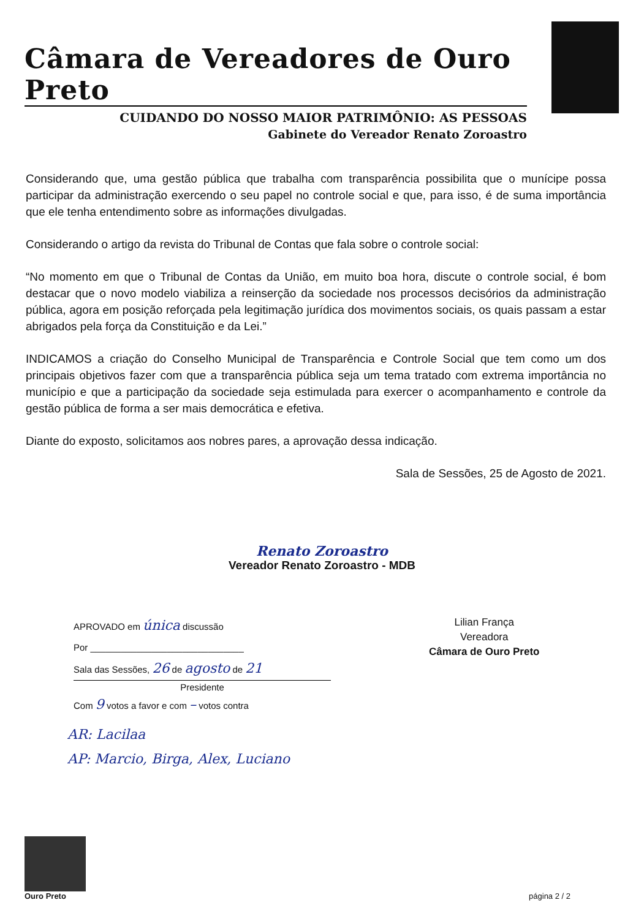Câmara de Vereadores de Ouro Preto
CUIDANDO DO NOSSO MAIOR PATRIMÔNIO: AS PESSOAS
Gabinete do Vereador Renato Zoroastro
Considerando que, uma gestão pública que trabalha com transparência possibilita que o munícipe possa participar da administração exercendo o seu papel no controle social e que, para isso, é de suma importância que ele tenha entendimento sobre as informações divulgadas.
Considerando o artigo da revista do Tribunal de Contas que fala sobre o controle social:
“No momento em que o Tribunal de Contas da União, em muito boa hora, discute o controle social, é bom destacar que o novo modelo viabiliza a reinserção da sociedade nos processos decisórios da administração pública, agora em posição reforçada pela legitimação jurídica dos movimentos sociais, os quais passam a estar abrigados pela força da Constituição e da Lei.”
INDICAMOS a criação do Conselho Municipal de Transparência e Controle Social que tem como um dos principais objetivos fazer com que a transparência pública seja um tema tratado com extrema importância no município e que a participação da sociedade seja estimulada para exercer o acompanhamento e controle da gestão pública de forma a ser mais democrática e efetiva.
Diante do exposto, solicitamos aos nobres pares, a aprovação dessa indicação.
Sala de Sessões, 25 de Agosto de 2021.
Renato Zoroastro
Vereador Renato Zoroastro - MDB
APROVADO em única discussão
Por ______________________________
Sala das Sessões, 26 de agosto de 21
Presidente
Com 9 votos a favor e com – votos contra
Lilian França
Vereadora
Câmara de Ouro Preto
AR: Lacilaa
AP: Marcio, Birga, Alex, Luciano
Ouro Preto
página 2 / 2